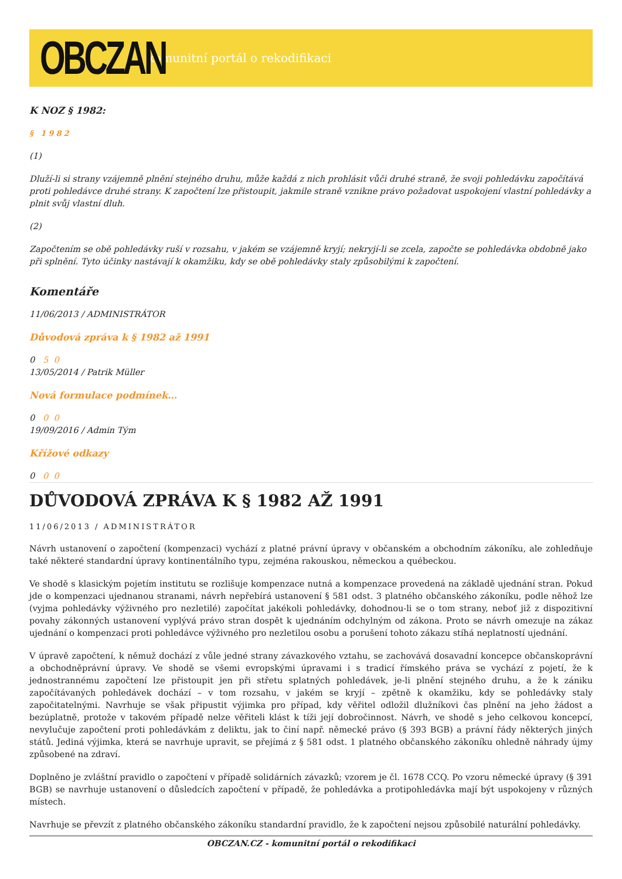OBCZAN
komunitní portál o rekodifikaci
K NOZ § 1982:
§ 1982
(1)
Dluží-li si strany vzájemně plnění stejného druhu, může každá z nich prohlásit vůči druhé straně, že svoji pohledávku započítává proti pohledávce druhé strany. K započtení lze přistoupit, jakmile straně vznikne právo požadovat uspokojení vlastní pohledávky a plnit svůj vlastní dluh.
(2)
Započtením se obě pohledávky ruší v rozsahu, v jakém se vzájemně kryjí; nekryjí-li se zcela, započte se pohledávka obdobně jako při splnění. Tyto účinky nastávají k okamžiku, kdy se obě pohledávky staly způsobilými k započtení.
Komentáře
11/06/2013 / ADMINISTRÁTOR
Důvodová zpráva k § 1982 až 1991
0 5 0
13/05/2014 / Patrik Müller
Nová formulace podmínek…
0 0 0
19/09/2016 / Admin Tým
Křížové odkazy
0 0 0
DŮVODOVÁ ZPRÁVA K § 1982 AŽ 1991
11/06/2013 / ADMINISTRÁTOR
Návrh ustanovení o započtení (kompenzaci) vychází z platné právní úpravy v občanském a obchodním zákoníku, ale zohledňuje také některé standardní úpravy kontinentálního typu, zejména rakouskou, německou a québeckou.
Ve shodě s klasickým pojetím institutu se rozlišuje kompenzace nutná a kompenzace provedená na základě ujednání stran. Pokud jde o kompenzaci ujednanou stranami, návrh nepřebírá ustanovení § 581 odst. 3 platného občanského zákoníku, podle něhož lze (vyjma pohledávky výživného pro nezletilé) započítat jakékoli pohledávky, dohodnou-li se o tom strany, neboť již z dispozitivní povahy zákonných ustanovení vyplývá právo stran dospět k ujednáním odchylným od zákona. Proto se návrh omezuje na zákaz ujednání o kompenzaci proti pohledávce výživného pro nezletilou osobu a porušení tohoto zákazu stíhá neplatností ujednání.
V úpravě započtení, k němuž dochází z vůle jedné strany závazkového vztahu, se zachovává dosavadní koncepce občanskoprávní a obchodněprávní úpravy. Ve shodě se všemi evropskými úpravami i s tradicí římského práva se vychází z pojetí, že k jednostrannému započtení lze přistoupit jen při střetu splatných pohledávek, je-li plnění stejného druhu, a že k zániku započítávaných pohledávek dochází – v tom rozsahu, v jakém se kryjí – zpětně k okamžiku, kdy se pohledávky staly započitatelnými. Navrhuje se však připustit výjimka pro případ, kdy věřitel odložil dlužníkovi čas plnění na jeho žádost a bezúplatně, protože v takovém případě nelze věřiteli klást k tíži její dobročinnost. Návrh, ve shodě s jeho celkovou koncepcí, nevylučuje započtení proti pohledávkám z deliktu, jak to činí např. německé právo (§ 393 BGB) a právní řády některých jiných států. Jediná výjimka, která se navrhuje upravit, se přejímá z § 581 odst. 1 platného občanského zákoníku ohledně náhrady újmy způsobené na zdraví.
Doplněno je zvláštní pravidlo o započtení v případě solidárních závazků; vzorem je čl. 1678 CCQ. Po vzoru německé úpravy (§ 391 BGB) se navrhuje ustanovení o důsledcích započtení v případě, že pohledávka a protipohledávka mají být uspokojeny v různých místech.
Navrhuje se převzít z platného občanského zákoníku standardní pravidlo, že k započtení nejsou způsobilé naturální pohledávky.
OBCZAN.CZ - komunitní portál o rekodifikaci